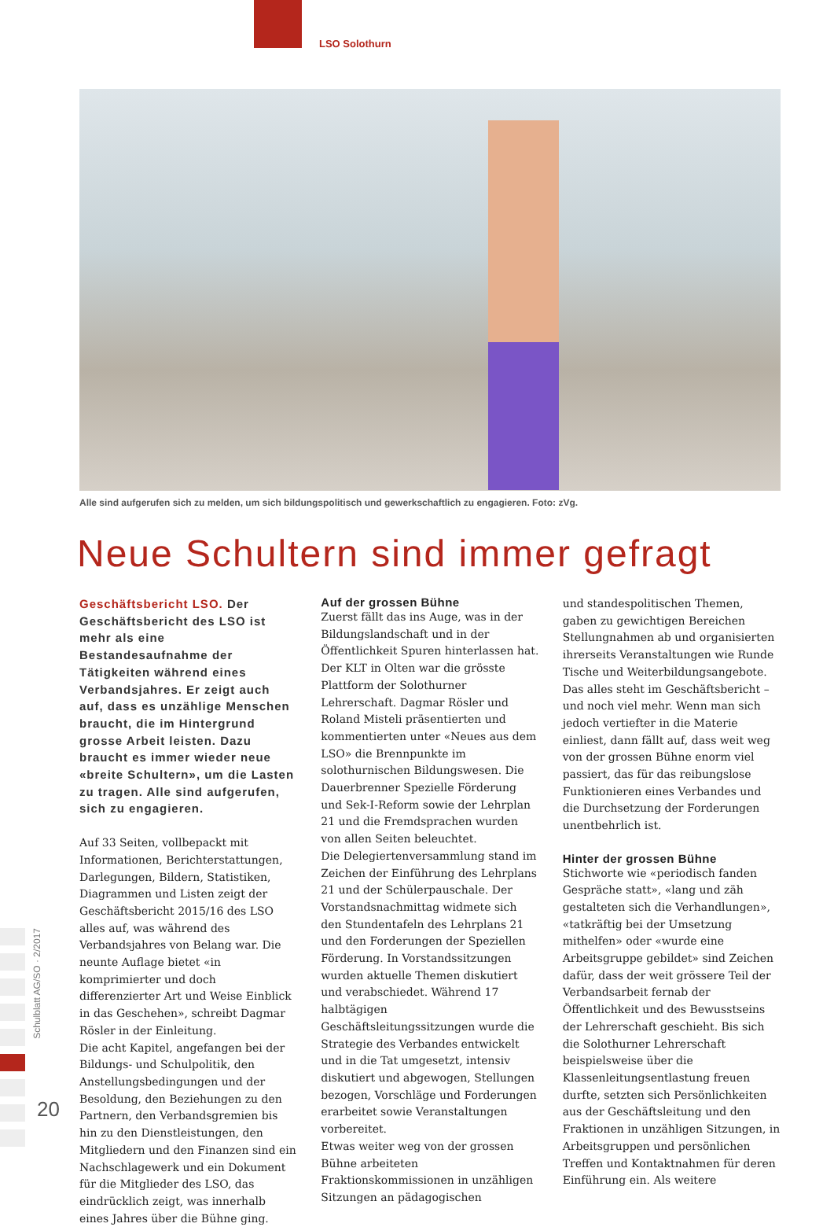LSO Solothurn
Schulblatt AG/SO · 2/2017
20
Alle sind aufgerufen sich zu melden, um sich bildungspolitisch und gewerkschaftlich zu engagieren. Foto: zVg.
Neue Schultern sind immer gefragt
Geschäftsbericht LSO. Der Geschäftsbericht des LSO ist mehr als eine Bestandesaufnahme der Tätigkeiten während eines Verbandsjahres. Er zeigt auch auf, dass es unzählige Menschen braucht, die im Hintergrund grosse Arbeit leisten. Dazu braucht es immer wieder neue «breite Schultern», um die Lasten zu tragen. Alle sind aufgerufen, sich zu engagieren.
Auf 33 Seiten, vollbepackt mit Informationen, Berichterstattungen, Darlegungen, Bildern, Statistiken, Diagrammen und Listen zeigt der Geschäftsbericht 2015/16 des LSO alles auf, was während des Verbandsjahres von Belang war. Die neunte Auflage bietet «in komprimierter und doch differenzierter Art und Weise Einblick in das Geschehen», schreibt Dagmar Rösler in der Einleitung.
Die acht Kapitel, angefangen bei der Bildungs- und Schulpolitik, den Anstellungsbedingungen und der Besoldung, den Beziehungen zu den Partnern, den Verbandsgremien bis hin zu den Dienstleistungen, den Mitgliedern und den Finanzen sind ein Nachschlagewerk und ein Dokument für die Mitglieder des LSO, das eindrücklich zeigt, was innerhalb eines Jahres über die Bühne ging.
Auf der grossen Bühne
Zuerst fällt das ins Auge, was in der Bildungslandschaft und in der Öffentlichkeit Spuren hinterlassen hat. Der KLT in Olten war die grösste Plattform der Solothurner Lehrerschaft. Dagmar Rösler und Roland Misteli präsentierten und kommentierten unter «Neues aus dem LSO» die Brennpunkte im solothurnischen Bildungswesen. Die Dauerbrenner Spezielle Förderung und Sek-I-Reform sowie der Lehrplan 21 und die Fremdsprachen wurden von allen Seiten beleuchtet.
Die Delegiertenversammlung stand im Zeichen der Einführung des Lehrplans 21 und der Schülerpauschale. Der Vorstandsnachmittag widmete sich den Stundentafeln des Lehrplans 21 und den Forderungen der Speziellen Förderung. In Vorstandssitzungen wurden aktuelle Themen diskutiert und verabschiedet. Während 17 halbtägigen Geschäftsleitungssitzungen wurde die Strategie des Verbandes entwickelt und in die Tat umgesetzt, intensiv diskutiert und abgewogen, Stellungen bezogen, Vorschläge und Forderungen erarbeitet sowie Veranstaltungen vorbereitet.
Etwas weiter weg von der grossen Bühne arbeiteten Fraktionskommissionen in unzähligen Sitzungen an pädagogischen
und standespolitischen Themen, gaben zu gewichtigen Bereichen Stellungnahmen ab und organisierten ihrerseits Veranstaltungen wie Runde Tische und Weiterbildungsangebote.
Das alles steht im Geschäftsbericht – und noch viel mehr. Wenn man sich jedoch vertiefter in die Materie einliest, dann fällt auf, dass weit weg von der grossen Bühne enorm viel passiert, das für das reibungslose Funktionieren eines Verbandes und die Durchsetzung der Forderungen unentbehrlich ist.
Hinter der grossen Bühne
Stichworte wie «periodisch fanden Gespräche statt», «lang und zäh gestalteten sich die Verhandlungen», «tatkräftig bei der Umsetzung mithelfen» oder «wurde eine Arbeitsgruppe gebildet» sind Zeichen dafür, dass der weit grössere Teil der Verbandsarbeit fernab der Öffentlichkeit und des Bewusstseins der Lehrerschaft geschieht. Bis sich die Solothurner Lehrerschaft beispielsweise über die Klassenleitungsentlastung freuen durfte, setzten sich Persönlichkeiten aus der Geschäftsleitung und den Fraktionen in unzähligen Sitzungen, in Arbeitsgruppen und persönlichen Treffen und Kontaktnahmen für deren Einführung ein. Als weitere